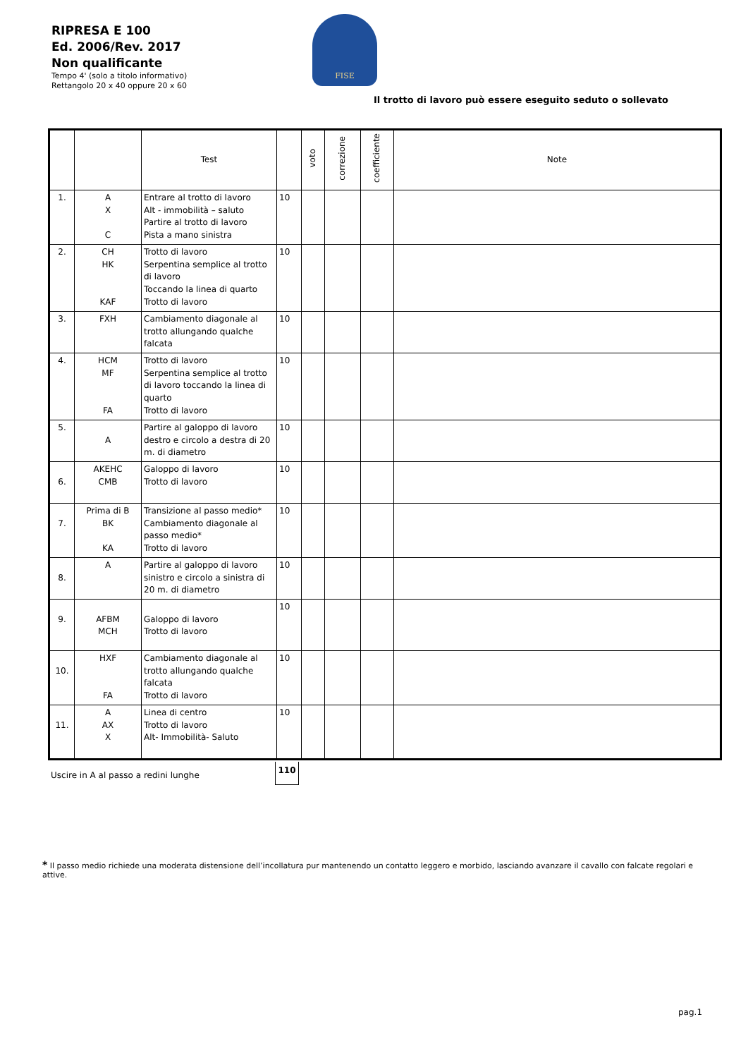RIPRESA E 100
Ed. 2006/Rev. 2017
Non qualificante
Tempo 4' (solo a titolo informativo)
Rettangolo 20 x 40 oppure 20 x 60
FISE
Il trotto di lavoro può essere eseguito seduto o sollevato
| | | Test | | voto | correzione | coefficiente | Note |
| --- | --- | --- | --- | --- | --- | --- | --- |
| 1. | A X C | Entrare al trotto di lavoro Alt - immobilità – saluto Partire al trotto di lavoro Pista a mano sinistra | 10 | | | | |
| 2. | CH HK KAF | Trotto di lavoro Serpentina semplice al trotto di lavoro Toccando la linea di quarto Trotto di lavoro | 10 | | | | |
| 3. | FXH | Cambiamento diagonale al trotto allungando qualche falcata | 10 | | | | |
| 4. | HCM MF FA | Trotto di lavoro Serpentina semplice al trotto di lavoro toccando la linea di quarto Trotto di lavoro | 10 | | | | |
| 5. | A | Partire al galoppo di lavoro destro e circolo a destra di 20 m. di diametro | 10 | | | | |
| 6. | AKEHC CMB | Galoppo di lavoro Trotto di lavoro | 10 | | | | |
| 7. | Prima di B BK KA | Transizione al passo medio* Cambiamento diagonale al passo medio* Trotto di lavoro | 10 | | | | |
| 8. | A | Partire al galoppo di lavoro sinistro e circolo a sinistra di 20 m. di diametro | 10 | | | | |
| 9. | AFBM MCH | Galoppo di lavoro Trotto di lavoro | 10 | | | | |
| 10. | HXF FA | Cambiamento diagonale al trotto allungando qualche falcata Trotto di lavoro | 10 | | | | |
| 11. | A AX X | Linea di centro Trotto di lavoro Alt- Immobilità- Saluto | 10 | | | | |
Uscire in A al passo a redini lunghe
110
* Il passo medio richiede una moderata distensione dell’incollatura pur mantenendo un contatto leggero e morbido, lasciando avanzare il cavallo con falcate regolari e attive.
pag.1